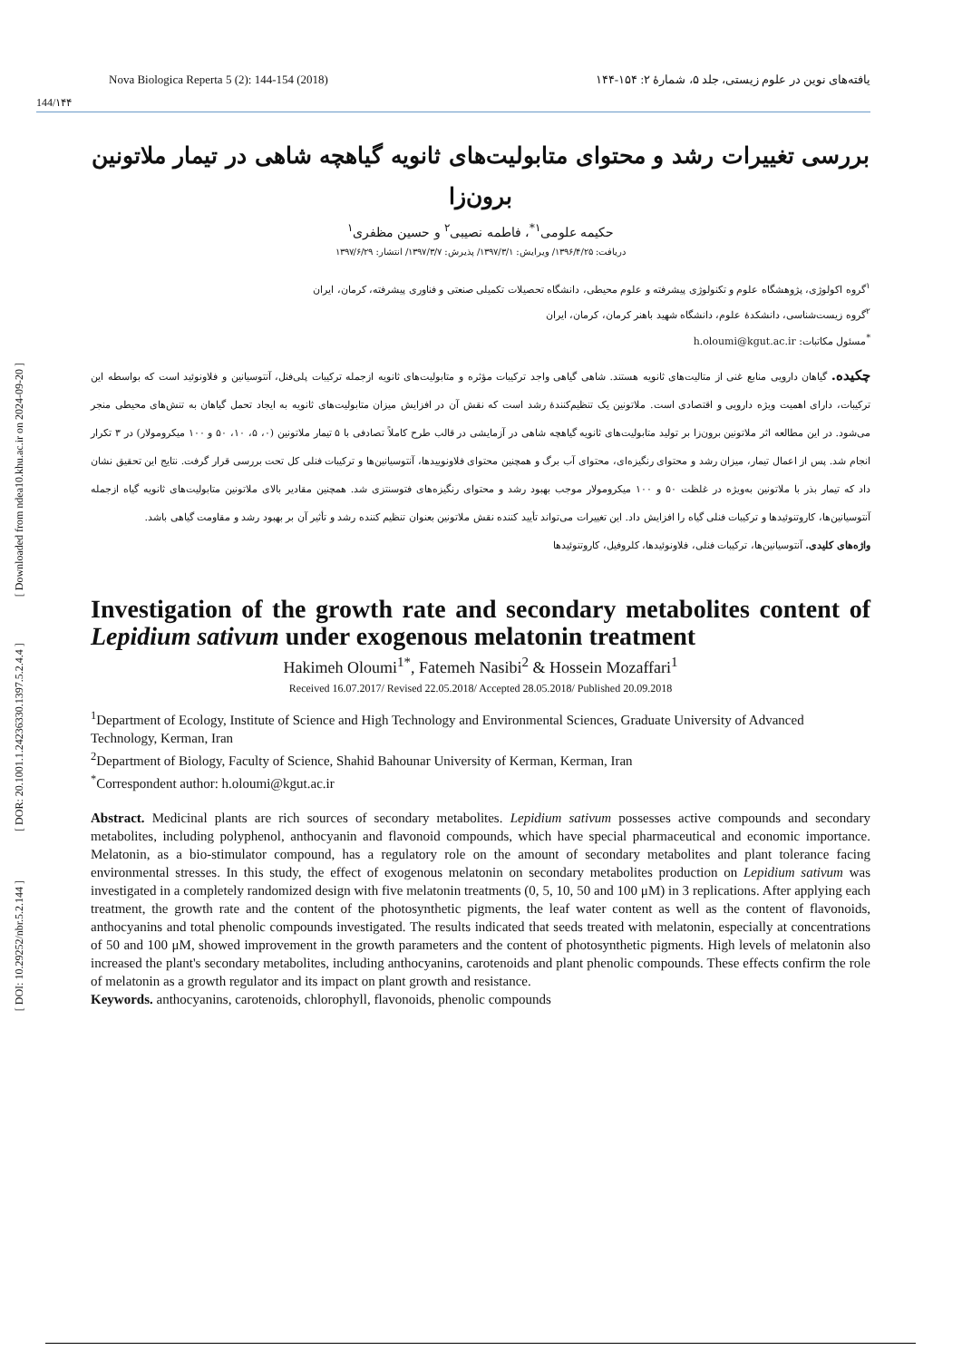[ DOI: 10.29252/nbr.5.2.144 ] [ DOR: 20.1001.1.24236330.1397.5.2.4.4 ] [ Downloaded from ndea10.khu.ac.ir on 2024-09-20 ]
Nova Biologica Reperta 5 (2): 144-154 (2018) یافته‌های نوین در علوم زیستی، جلد ۵، شمارهٔ ۲: ۱۵۴-۱۴۴
144/۱۴۴
بررسی تغییرات رشد و محتوای متابولیت‌های ثانویه گیاهچه شاهی در تیمار ملاتونین برون‌زا
حکیمه علومی<sup>۱*</sup>، فاطمه نصیبی<sup>۲</sup> و حسین مظفری<sup>۱</sup>
دریافت: ۱۳۹۶/۴/۲۵/ ویرایش: ۱۳۹۷/۳/۱/ پذیرش: ۱۳۹۷/۳/۷/ انتشار: ۱۳۹۷/۶/۲۹
<sup>۱</sup> گروه اکولوژی، پژوهشگاه علوم و تکنولوژی پیشرفته و علوم محیطی، دانشگاه تحصیلات تکمیلی صنعتی و فناوری پیشرفته، کرمان، ایران
<sup>۲</sup> گروه زیست‌شناسی، دانشکدهٔ علوم، دانشگاه شهید باهنر کرمان، کرمان، ایران
<sup>*</sup> مسئول مکاتبات: h.oloumi@kgut.ac.ir
چکیده. گیاهان دارویی منابع غنی از متالیت‌های ثانویه هستند. شاهی گیاهی واجد ترکیبات مؤثره و متابولیت‌های ثانویه ازجمله ترکیبات پلی‌فنل، آنتوسیانین و فلاونوئید است که بواسطه این ترکیبات، دارای اهمیت ویژه دارویی و اقتصادی است. ملاتونین یک تنظیم‌کنندهٔ رشد است که نقش آن در افزایش میزان متابولیت‌های ثانویه به ایجاد تحمل گیاهان به تنش‌های محیطی منجر می‌شود. در این مطالعه اثر ملاتونین برون‌زا بر تولید متابولیت‌های ثانویه گیاهچه شاهی در آزمایشی در قالب طرح کاملاً تصادفی با ۵ تیمار ملاتونین (۰، ۵، ۱۰، ۵۰ و ۱۰۰ میکرومولار) در ۳ تکرار انجام شد. پس از اعمال تیمار، میزان رشد و محتوای رنگیزه‌ای، محتوای آب برگ و همچنین محتوای فلاونوییدها، آنتوسیانین‌ها و ترکیبات فنلی کل تحت بررسی قرار گرفت. نتایج این تحقیق نشان داد که تیمار بذر با ملاتونین به‌ویژه در غلظت ۵۰ و ۱۰۰ میکرومولار موجب بهبود رشد و محتوای رنگیزه‌های فتوسنتزی شد. همچنین مقادیر بالای ملاتونین متابولیت‌های ثانویه گیاه ازجمله آنتوسیانین‌ها، کاروتنوئیدها و ترکیبات فنلی گیاه را افزایش داد. این تغییرات می‌تواند تأیید کننده نقش ملاتونین بعنوان تنظیم کننده رشد و تأثیر آن بر بهبود رشد و مقاومت گیاهی باشد.
واژه‌های کلیدی. آنتوسیانین‌ها، ترکیبات فنلی، فلاونوئیدها، کلروفیل، کاروتنوئیدها
Investigation of the growth rate and secondary metabolites content of Lepidium sativum under exogenous melatonin treatment
Hakimeh Oloumi<sup>1*</sup>, Fatemeh Nasibi<sup>2</sup> & Hossein Mozaffari<sup>1</sup>
Received 16.07.2017/ Revised 22.05.2018/ Accepted 28.05.2018/ Published 20.09.2018
<sup>1</sup> Department of Ecology, Institute of Science and High Technology and Environmental Sciences, Graduate University of Advanced Technology, Kerman, Iran
<sup>2</sup> Department of Biology, Faculty of Science, Shahid Bahounar University of Kerman, Kerman, Iran
<sup>*</sup> Correspondent author: h.oloumi@kgut.ac.ir
Abstract. Medicinal plants are rich sources of secondary metabolites. Lepidium sativum possesses active compounds and secondary metabolites, including polyphenol, anthocyanin and flavonoid compounds, which have special pharmaceutical and economic importance. Melatonin, as a bio-stimulator compound, has a regulatory role on the amount of secondary metabolites and plant tolerance facing environmental stresses. In this study, the effect of exogenous melatonin on secondary metabolites production on Lepidium sativum was investigated in a completely randomized design with five melatonin treatments (0, 5, 10, 50 and 100 μM) in 3 replications. After applying each treatment, the growth rate and the content of the photosynthetic pigments, the leaf water content as well as the content of flavonoids, anthocyanins and total phenolic compounds investigated. The results indicated that seeds treated with melatonin, especially at concentrations of 50 and 100 μM, showed improvement in the growth parameters and the content of photosynthetic pigments. High levels of melatonin also increased the plant's secondary metabolites, including anthocyanins, carotenoids and plant phenolic compounds. These effects confirm the role of melatonin as a growth regulator and its impact on plant growth and resistance.
Keywords. anthocyanins, carotenoids, chlorophyll, flavonoids, phenolic compounds